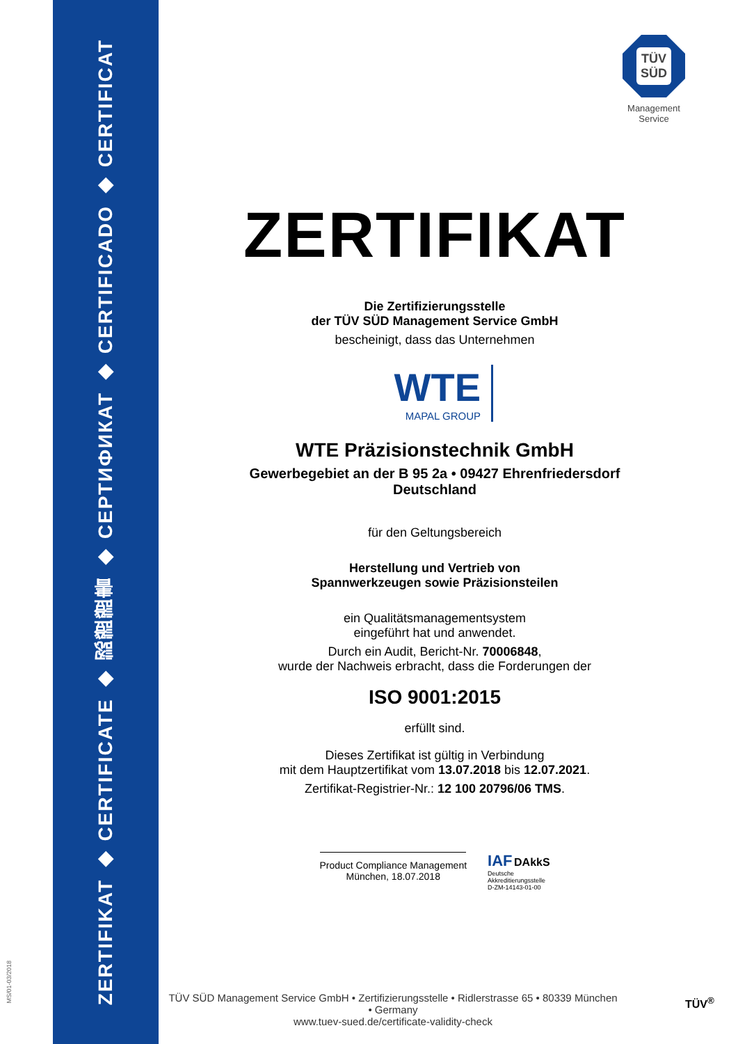ZERTIFIKAT ◆ CERTIFICATE ◆ 認證證書 ◆ СЕРТИФИКАТ ◆ CERTIFICADO ◆ CERTIFICAT
MS/01-03/2018
TÜV
SÜD
Management Service
ZERTIFIKAT
Die Zertifizierungsstelle
der TÜV SÜD Management Service GmbH
bescheinigt, dass das Unternehmen
WTE
MAPAL GROUP
WTE Präzisionstechnik GmbH
Gewerbegebiet an der B 95 2a • 09427 Ehrenfriedersdorf
Deutschland
für den Geltungsbereich
Herstellung und Vertrieb von
Spannwerkzeugen sowie Präzisionsteilen
ein Qualitätsmanagementsystem
eingeführt hat und anwendet.
Durch ein Audit, Bericht-Nr. 70006848,
wurde der Nachweis erbracht, dass die Forderungen der
ISO 9001:2015
erfüllt sind.
Dieses Zertifikat ist gültig in Verbindung
mit dem Hauptzertifikat vom 13.07.2018 bis 12.07.2021.
Zertifikat-Registrier-Nr.: 12 100 20796/06 TMS.
Product Compliance Management
München, 18.07.2018
IAF DAkkS
Deutsche
Akkreditierungsstelle
D-ZM-14143-01-00
TÜV SÜD Management Service GmbH • Zertifizierungsstelle • Ridlerstrasse 65 • 80339 München • Germany
www.tuev-sued.de/certificate-validity-check
TÜV<sup>®</sup>